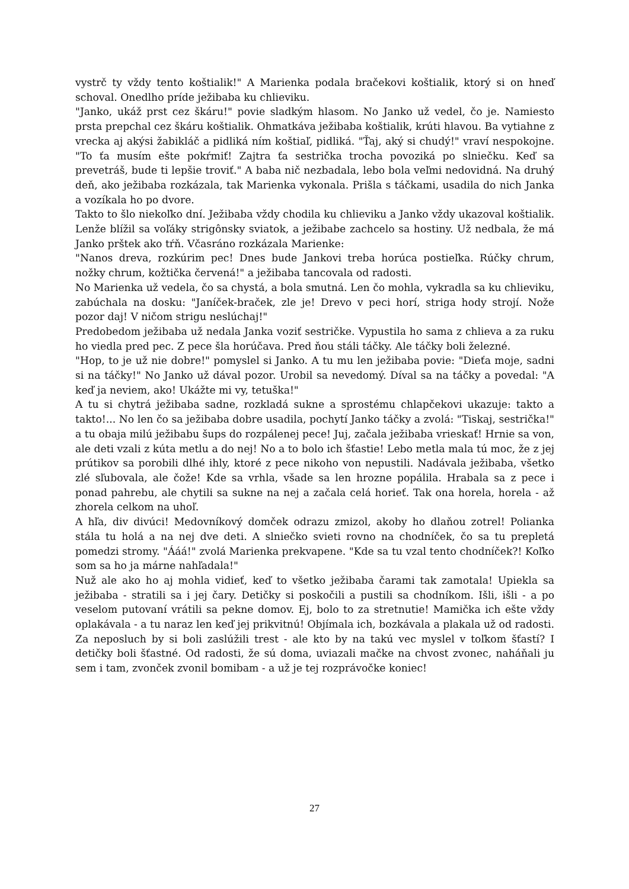vystrč ty vždy tento koštialik!" A Marienka podala bračekovi koštialik, ktorý si on hneď schoval. Onedlho príde ježibaba ku chlieviku.
"Janko, ukáž prst cez škáru!" povie sladkým hlasom. No Janko už vedel, čo je. Namiesto prsta prepchal cez škáru koštialik. Ohmatkáva ježibaba koštialik, krúti hlavou. Ba vytiahne z vrecka aj akýsi žabikláč a pidliká ním koštiaľ, pidliká. "Ťaj, aký si chudý!" vraví nespokojne. "To ťa musím ešte pokŕmiť! Zajtra ťa sestrička trocha povoziká po slniečku. Keď sa prevetráš, bude ti lepšie troviť." A baba nič nezbadala, lebo bola veľmi nedovidná. Na druhý deň, ako ježibaba rozkázala, tak Marienka vykonala. Prišla s táčkami, usadila do nich Janka a vozíkala ho po dvore.
Takto to šlo niekoľko dní. Ježibaba vždy chodila ku chlieviku a Janko vždy ukazoval koštialik. Lenže blížil sa voľáky strigônsky sviatok, a ježibabe zachcelo sa hostiny. Už nedbala, že má Janko prštek ako tŕň. Včasráno rozkázala Marienke:
"Nanos dreva, rozkúrim pec! Dnes bude Jankovi treba horúca postieľka. Rúčky chrum, nožky chrum, kožtička červená!" a ježibaba tancovala od radosti.
No Marienka už vedela, čo sa chystá, a bola smutná. Len čo mohla, vykradla sa ku chlieviku, zabúchala na dosku: "Janíček-braček, zle je! Drevo v peci horí, striga hody strojí. Nože pozor daj! V ničom strigu neslúchaj!"
Predobedom ježibaba už nedala Janka voziť sestričke. Vypustila ho sama z chlieva a za ruku ho viedla pred pec. Z pece šla horúčava. Pred ňou stáli táčky. Ale táčky boli železné.
"Hop, to je už nie dobre!" pomyslel si Janko. A tu mu len ježibaba povie: "Dieťa moje, sadni si na táčky!" No Janko už dával pozor. Urobil sa nevedomý. Díval sa na táčky a povedal: "A keď ja neviem, ako! Ukážte mi vy, tetuška!"
A tu si chytrá ježibaba sadne, rozkladá sukne a sprostému chlapčekovi ukazuje: takto a takto!... No len čo sa ježibaba dobre usadila, pochytí Janko táčky a zvolá: "Tiskaj, sestrička!" a tu obaja milú ježibabu šups do rozpálenej pece! Juj, začala ježibaba vrieskať! Hrnie sa von, ale deti vzali z kúta metlu a do nej! No a to bolo ich šťastie! Lebo metla mala tú moc, že z jej prútikov sa porobili dlhé ihly, ktoré z pece nikoho von nepustili. Nadávala ježibaba, všetko zlé sľubovala, ale čože! Kde sa vrhla, všade sa len hrozne popálila. Hrabala sa z pece i ponad pahrebu, ale chytili sa sukne na nej a začala celá horieť. Tak ona horela, horela - až zhorela celkom na uhoľ.
A hľa, div divúci! Medovníkový domček odrazu zmizol, akoby ho dlaňou zotrel! Polianka stála tu holá a na nej dve deti. A slniečko svieti rovno na chodníček, čo sa tu prepletá pomedzi stromy. "Ááá!" zvolá Marienka prekvapene. "Kde sa tu vzal tento chodníček?! Koľko som sa ho ja márne nahľadala!"
Nuž ale ako ho aj mohla vidieť, keď to všetko ježibaba čarami tak zamotala! Upiekla sa ježibaba - stratili sa i jej čary. Detičky si poskočili a pustili sa chodníkom. Išli, išli - a po veselom putovaní vrátili sa pekne domov. Ej, bolo to za stretnutie! Mamička ich ešte vždy oplakávala - a tu naraz len keď jej prikvitnú! Objímala ich, bozkávala a plakala už od radosti. Za neposluch by si boli zaslúžili trest - ale kto by na takú vec myslel v toľkom šťastí? I detičky boli šťastné. Od radosti, že sú doma, uviazali mačke na chvost zvonec, naháňali ju sem i tam, zvonček zvonil bomibam - a už je tej rozprávočke koniec!
27